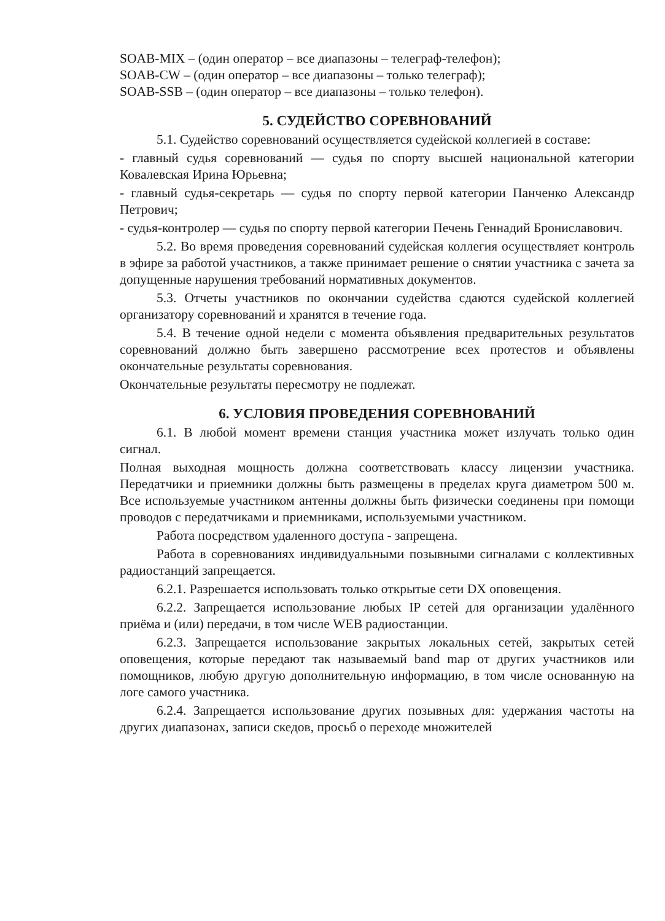SOAB-MIX – (один оператор – все диапазоны – телеграф-телефон);
SOAB-CW – (один оператор – все диапазоны – только телеграф);
SOAB-SSB – (один оператор – все диапазоны – только телефон).
5. СУДЕЙСТВО СОРЕВНОВАНИЙ
5.1. Судейство соревнований осуществляется судейской коллегией в составе:
- главный судья соревнований — судья по спорту высшей национальной категории Ковалевская Ирина Юрьевна;
- главный судья-секретарь — судья по спорту первой категории Панченко Александр Петрович;
- судья-контролер — судья по спорту первой категории Печень Геннадий Брониславович.
5.2. Во время проведения соревнований судейская коллегия осуществляет контроль в эфире за работой участников, а также принимает решение о снятии участника с зачета за допущенные нарушения требований нормативных документов.
5.3. Отчеты участников по окончании судейства сдаются судейской коллегией организатору соревнований и хранятся в течение года.
5.4. В течение одной недели с момента объявления предварительных результатов соревнований должно быть завершено рассмотрение всех протестов и объявлены окончательные результаты соревнования.
Окончательные результаты пересмотру не подлежат.
6. УСЛОВИЯ ПРОВЕДЕНИЯ СОРЕВНОВАНИЙ
6.1. В любой момент времени станция участника может излучать только один сигнал.
Полная выходная мощность должна соответствовать классу лицензии участника. Передатчики и приемники должны быть размещены в пределах круга диаметром 500 м. Все используемые участником антенны должны быть физически соединены при помощи проводов с передатчиками и приемниками, используемыми участником.
Работа посредством удаленного доступа - запрещена.
Работа в соревнованиях индивидуальными позывными сигналами с коллективных радиостанций запрещается.
6.2.1. Разрешается использовать только открытые сети DX оповещения.
6.2.2. Запрещается использование любых IP сетей для организации удалённого приёма и (или) передачи, в том числе WEB радиостанции.
6.2.3. Запрещается использование закрытых локальных сетей, закрытых сетей оповещения, которые передают так называемый band map от других участников или помощников, любую другую дополнительную информацию, в том числе основанную на логе самого участника.
6.2.4. Запрещается использование других позывных для: удержания частоты на других диапазонах, записи скедов, просьб о переходе множителей